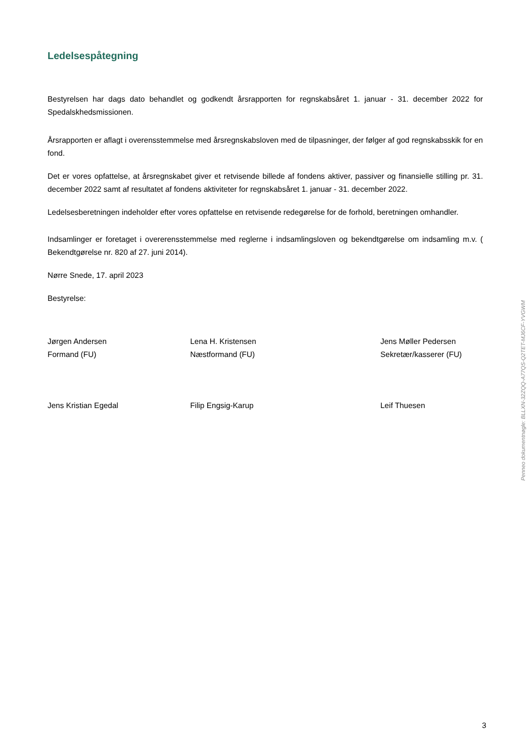Ledelsespåtegning
Bestyrelsen har dags dato behandlet og godkendt årsrapporten for regnskabsåret 1. januar - 31. december 2022 for Spedalskhedsmissionen.
Årsrapporten er aflagt i overensstemmelse med årsregnskabsloven med de tilpasninger, der følger af god regnskabsskik for en fond.
Det er vores opfattelse, at årsregnskabet giver et retvisende billede af fondens aktiver, passiver og finansielle stilling pr. 31. december 2022 samt af resultatet af fondens aktiviteter for regnskabsåret 1. januar - 31. december 2022.
Ledelsesberetningen indeholder efter vores opfattelse en retvisende redegørelse for de forhold, beretningen omhandler.
Indsamlinger er foretaget i overerensstemmelse med reglerne i indsamlingsloven og bekendtgørelse om indsamling m.v. ( Bekendtgørelse nr. 820 af 27. juni 2014).
Nørre Snede, 17. april 2023
Bestyrelse:
Jørgen Andersen
Formand (FU)
Lena H. Kristensen
Næstformand (FU)
Jens Møller Pedersen
Sekretær/kasserer (FU)
Jens Kristian Egedal Filip Engsig-Karup Leif Thuesen
Penneo dokumentnøgle: BLLXN-32ZQQ-A77QS-Q2TET-MJ6CF-YVGWM
3